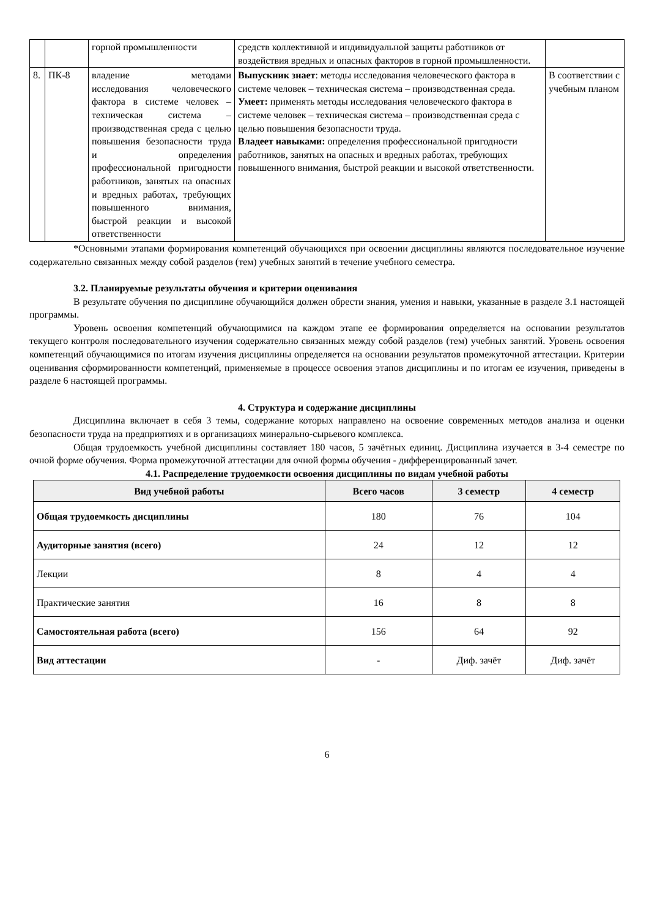| | | горной промышленности | средств коллективной и индивидуальной защиты работников от воздействия вредных и опасных факторов в горной промышленности. | |
| 8. | ПК-8 | владение методами исследования человеческого фактора в системе человек – техническая система – производственная среда с целью повышения безопасности труда и определения профессиональной пригодности работников, занятых на опасных и вредных работах, требующих повышенного внимания, быстрой реакции и высокой ответственности | Выпускник знает : методы исследования человеческого фактора в системе человек – техническая система – производственная среда. Умеет: применять методы исследования человеческого фактора в системе человек – техническая система – производственная среда с целью повышения безопасности труда. Владеет навыками: определения профессиональной пригодности работников, занятых на опасных и вредных работах, требующих повышенного внимания, быстрой реакции и высокой ответственности. | В соответствии с учебным планом |
*Основными этапами формирования компетенций обучающихся при освоении дисциплины являются последовательное изучение содержательно связанных между собой разделов (тем) учебных занятий в течение учебного семестра.
3.2. Планируемые результаты обучения и критерии оценивания
В результате обучения по дисциплине обучающийся должен обрести знания, умения и навыки, указанные в разделе 3.1 настоящей программы.
Уровень освоения компетенций обучающимися на каждом этапе ее формирования определяется на основании результатов текущего контроля последовательного изучения содержательно связанных между собой разделов (тем) учебных занятий. Уровень освоения компетенций обучающимися по итогам изучения дисциплины определяется на основании результатов промежуточной аттестации. Критерии оценивания сформированности компетенций, применяемые в процессе освоения этапов дисциплины и по итогам ее изучения, приведены в разделе 6 настоящей программы.
4. Структура и содержание дисциплины
Дисциплина включает в себя 3 темы, содержание которых направлено на освоение современных методов анализа и оценки безопасности труда на предприятиях и в организациях минерально-сырьевого комплекса.
Общая трудоемкость учебной дисциплины составляет 180 часов, 5 зачётных единиц. Дисциплина изучается в 3-4 семестре по очной форме обучения. Форма промежуточной аттестации для очной формы обучения - дифференцированный зачет.
4.1. Распределение трудоемкости освоения дисциплины по видам учебной работы
| Вид учебной работы | Всего часов | 3 семестр | 4 семестр |
| --- | --- | --- | --- |
| Общая трудоемкость дисциплины | 180 | 76 | 104 |
| Аудиторные занятия (всего) | 24 | 12 | 12 |
| Лекции | 8 | 4 | 4 |
| Практические занятия | 16 | 8 | 8 |
| Самостоятельная работа (всего) | 156 | 64 | 92 |
| Вид аттестации | - | Диф. зачёт | Диф. зачёт |
6